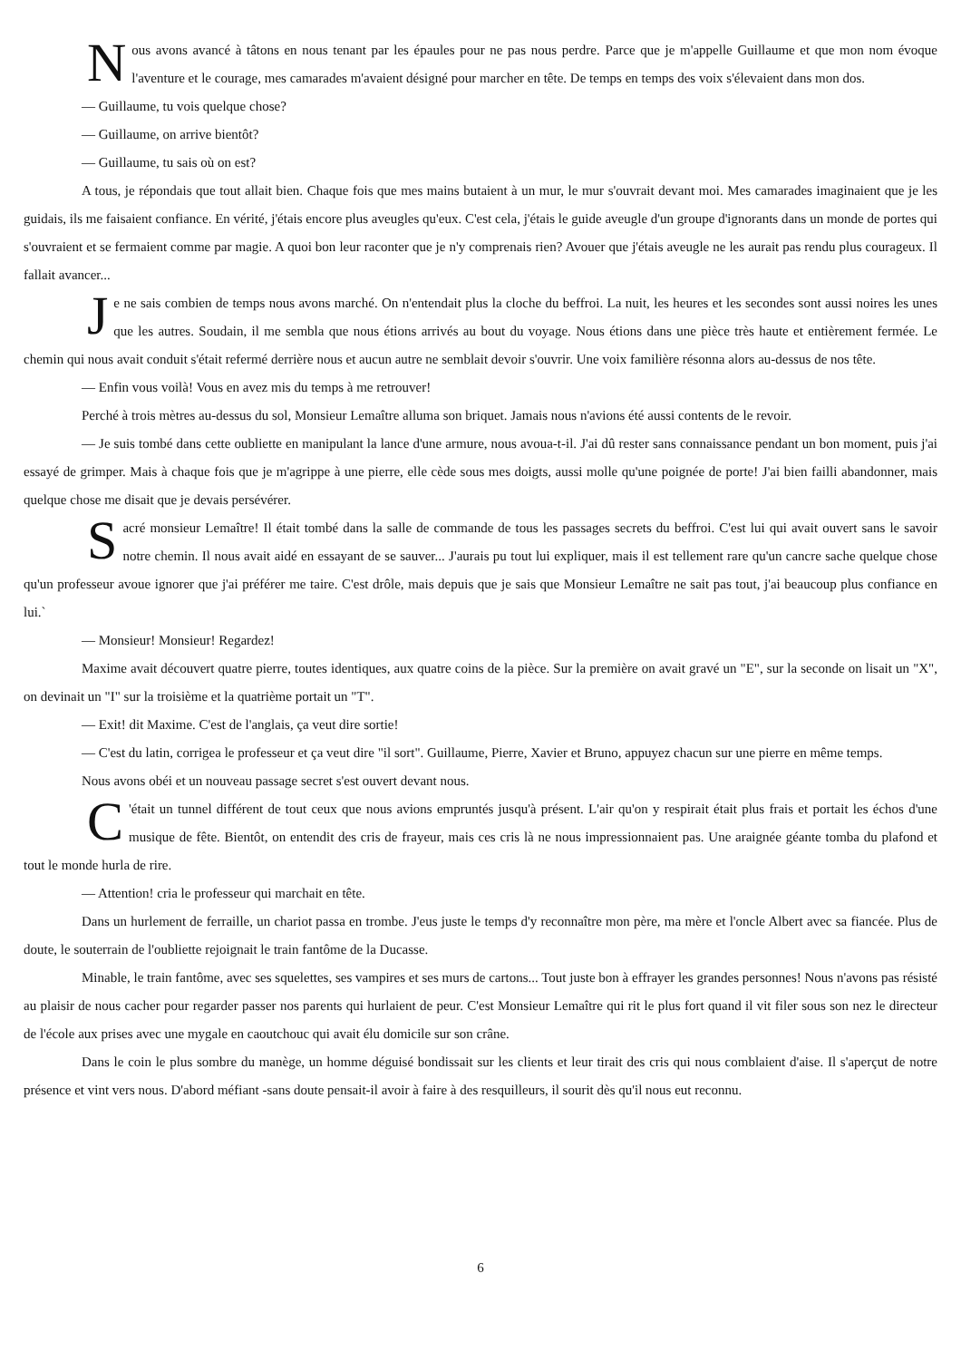Nous avons avancé à tâtons en nous tenant par les épaules pour ne pas nous perdre. Parce que je m'appelle Guillaume et que mon nom évoque l'aventure et le courage, mes camarades m'avaient désigné pour marcher en tête. De temps en temps des voix s'élevaient dans mon dos.
— Guillaume, tu vois quelque chose?
— Guillaume, on arrive bientôt?
— Guillaume, tu sais où on est?
A tous, je répondais que tout allait bien. Chaque fois que mes mains butaient à un mur, le mur s'ouvrait devant moi. Mes camarades imaginaient que je les guidais, ils me faisaient confiance. En vérité, j'étais encore plus aveugles qu'eux. C'est cela, j'étais le guide aveugle d'un groupe d'ignorants dans un monde de portes qui s'ouvraient et se fermaient comme par magie. A quoi bon leur raconter que je n'y comprenais rien? Avouer que j'étais aveugle ne les aurait pas rendu plus courageux. Il fallait avancer...
Je ne sais combien de temps nous avons marché. On n'entendait plus la cloche du beffroi. La nuit, les heures et les secondes sont aussi noires les unes que les autres. Soudain, il me sembla que nous étions arrivés au bout du voyage. Nous étions dans une pièce très haute et entièrement fermée. Le chemin qui nous avait conduit s'était refermé derrière nous et aucun autre ne semblait devoir s'ouvrir. Une voix familière résonna alors au-dessus de nos tête.
— Enfin vous voilà! Vous en avez mis du temps à me retrouver!
Perché à trois mètres au-dessus du sol, Monsieur Lemaître alluma son briquet. Jamais nous n'avions été aussi contents de le revoir.
— Je suis tombé dans cette oubliette en manipulant la lance d'une armure, nous avoua-t-il. J'ai dû rester sans connaissance pendant un bon moment, puis j'ai essayé de grimper. Mais à chaque fois que je m'agrippe à une pierre, elle cède sous mes doigts, aussi molle qu'une poignée de porte! J'ai bien failli abandonner, mais quelque chose me disait que je devais persévérer.
Sacré monsieur Lemaître! Il était tombé dans la salle de commande de tous les passages secrets du beffroi. C'est lui qui avait ouvert sans le savoir notre chemin. Il nous avait aidé en essayant de se sauver... J'aurais pu tout lui expliquer, mais il est tellement rare qu'un cancre sache quelque chose qu'un professeur avoue ignorer que j'ai préférer me taire. C'est drôle, mais depuis que je sais que Monsieur Lemaître ne sait pas tout, j'ai beaucoup plus confiance en lui.`
— Monsieur! Monsieur! Regardez!
Maxime avait découvert quatre pierre, toutes identiques, aux quatre coins de la pièce. Sur la première on avait gravé un "E", sur la seconde on lisait un "X", on devinait un "I" sur la troisième et la quatrième portait un "T".
— Exit! dit Maxime. C'est de l'anglais, ça veut dire sortie!
— C'est du latin, corrigea le professeur et ça veut dire "il sort". Guillaume, Pierre, Xavier et Bruno, appuyez chacun sur une pierre en même temps.
Nous avons obéi et un nouveau passage secret s'est ouvert devant nous.
C 'était un tunnel différent de tout ceux que nous avions empruntés jusqu'à présent. L'air qu'on y respirait était plus frais et portait les échos d'une musique de fête. Bientôt, on entendit des cris de frayeur, mais ces cris là ne nous impressionnaient pas. Une araignée géante tomba du plafond et tout le monde hurla de rire.
— Attention! cria le professeur qui marchait en tête.
Dans un hurlement de ferraille, un chariot passa en trombe. J'eus juste le temps d'y reconnaître mon père, ma mère et l'oncle Albert avec sa fiancée. Plus de doute, le souterrain de l'oubliette rejoignait le train fantôme de la Ducasse.
Minable, le train fantôme, avec ses squelettes, ses vampires et ses murs de cartons... Tout juste bon à effrayer les grandes personnes! Nous n'avons pas résisté au plaisir de nous cacher pour regarder passer nos parents qui hurlaient de peur. C'est Monsieur Lemaître qui rit le plus fort quand il vit filer sous son nez le directeur de l'école aux prises avec une mygale en caoutchouc qui avait élu domicile sur son crâne.
Dans le coin le plus sombre du manège, un homme déguisé bondissait sur les clients et leur tirait des cris qui nous comblaient d'aise. Il s'aperçut de notre présence et vint vers nous. D'abord méfiant -sans doute pensait-il avoir à faire à des resquilleurs, il sourit dès qu'il nous eut reconnu.
6